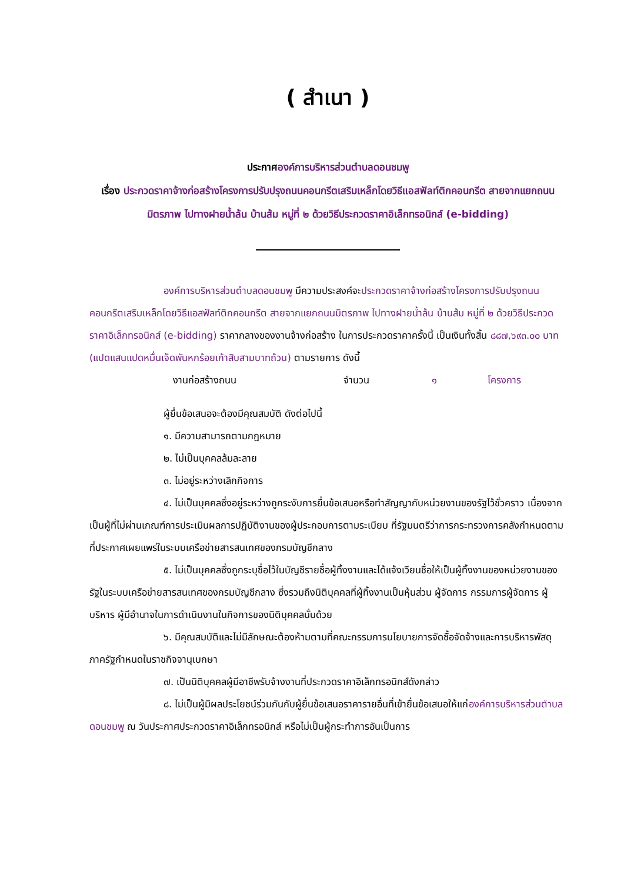( สำเนา )
ประกาศองค์การบริหารส่วนตำบลดอนชมพู
เรื่อง ประกวดราคาจ้างก่อสร้างโครงการปรับปรุงถนนคอนกรีตเสริมเหล็กโดยวิธีแอสฟัลท์ติกคอนกรีต สายจากแยกถนนมิตรภาพ ไปทางฝายน้ำล้น บ้านส้ม หมู่ที่ ๒ ด้วยวิธีประกวดราคาอิเล็กทรอนิกส์ (e-bidding)
องค์การบริหารส่วนตำบลดอนชมพู มีความประสงค์จะประกวดราคาจ้างก่อสร้างโครงการปรับปรุงถนนคอนกรีตเสริมเหล็กโดยวิธีแอสฟัลท์ติกคอนกรีต สายจากแยกถนนมิตรภาพ ไปทางฝายน้ำล้น บ้านส้ม หมู่ที่ ๒ ด้วยวิธีประกวดราคาอิเล็กทรอนิกส์ (e-bidding) ราคากลางของงานจ้างก่อสร้าง ในการประกวดราคาครั้งนี้ เป็นเงินทั้งสิ้น ๘๘๗,๖๙๓.๐๐ บาท (แปดแสนแปดหมื่นเจ็ดพันหกร้อยเก้าสิบสามบาทถ้วน) ตามรายการ ดังนี้
งานก่อสร้างถนน จำนวน ๑ โครงการ
ผู้ยื่นข้อเสนอจะต้องมีคุณสมบัติ ดังต่อไปนี้
๑. มีความสามารถตามกฎหมาย
๒. ไม่เป็นบุคคลล้มละลาย
๓. ไม่อยู่ระหว่างเลิกกิจการ
๔. ไม่เป็นบุคคลซึ่งอยู่ระหว่างถูกระงับการยื่นข้อเสนอหรือทำสัญญากับหน่วยงานของรัฐไว้ชั่วคราว เนื่องจากเป็นผู้ที่ไม่ผ่านเกณฑ์การประเมินผลการปฏิบัติงานของผู้ประกอบการตามระเบียบ ที่รัฐมนตรีว่าการกระทรวงการคลังกำหนดตามที่ประกาศเผยแพร่ในระบบเครือข่ายสารสนเทศของกรมบัญชีกลาง
๕. ไม่เป็นบุคคลซึ่งถูกระบุชื่อไว้ในบัญชีรายชื่อผู้ทิ้งงานและได้แจ้งเวียนชื่อให้เป็นผู้ทิ้งงานของหน่วยงานของรัฐในระบบเครือข่ายสารสนเทศของกรมบัญชีกลาง ซึ่งรวมถึงนิติบุคคลที่ผู้ทิ้งงานเป็นหุ้นส่วน ผู้จัดการ กรรมการผู้จัดการ ผู้บริหาร ผู้มีอำนาจในการดำเนินงานในกิจการของนิติบุคคลนั้นด้วย
๖. มีคุณสมบัติและไม่มีลักษณะต้องห้ามตามที่คณะกรรมการนโยบายการจัดซื้อจัดจ้างและการบริหารพัสดุภาครัฐกำหนดในราชกิจจานุเบกษา
๗. เป็นนิติบุคคลผู้มีอาชีพรับจ้างงานที่ประกวดราคาอิเล็กทรอนิกส์ดังกล่าว
๘. ไม่เป็นผู้มีผลประโยชน์ร่วมกันกับผู้ยื่นข้อเสนอราคารายอื่นที่เข้ายื่นข้อเสนอให้แก่องค์การบริหารส่วนตำบลดอนชมพู ณ วันประกาศประกวดราคาอิเล็กทรอนิกส์ หรือไม่เป็นผู้กระทำการอันเป็นการ